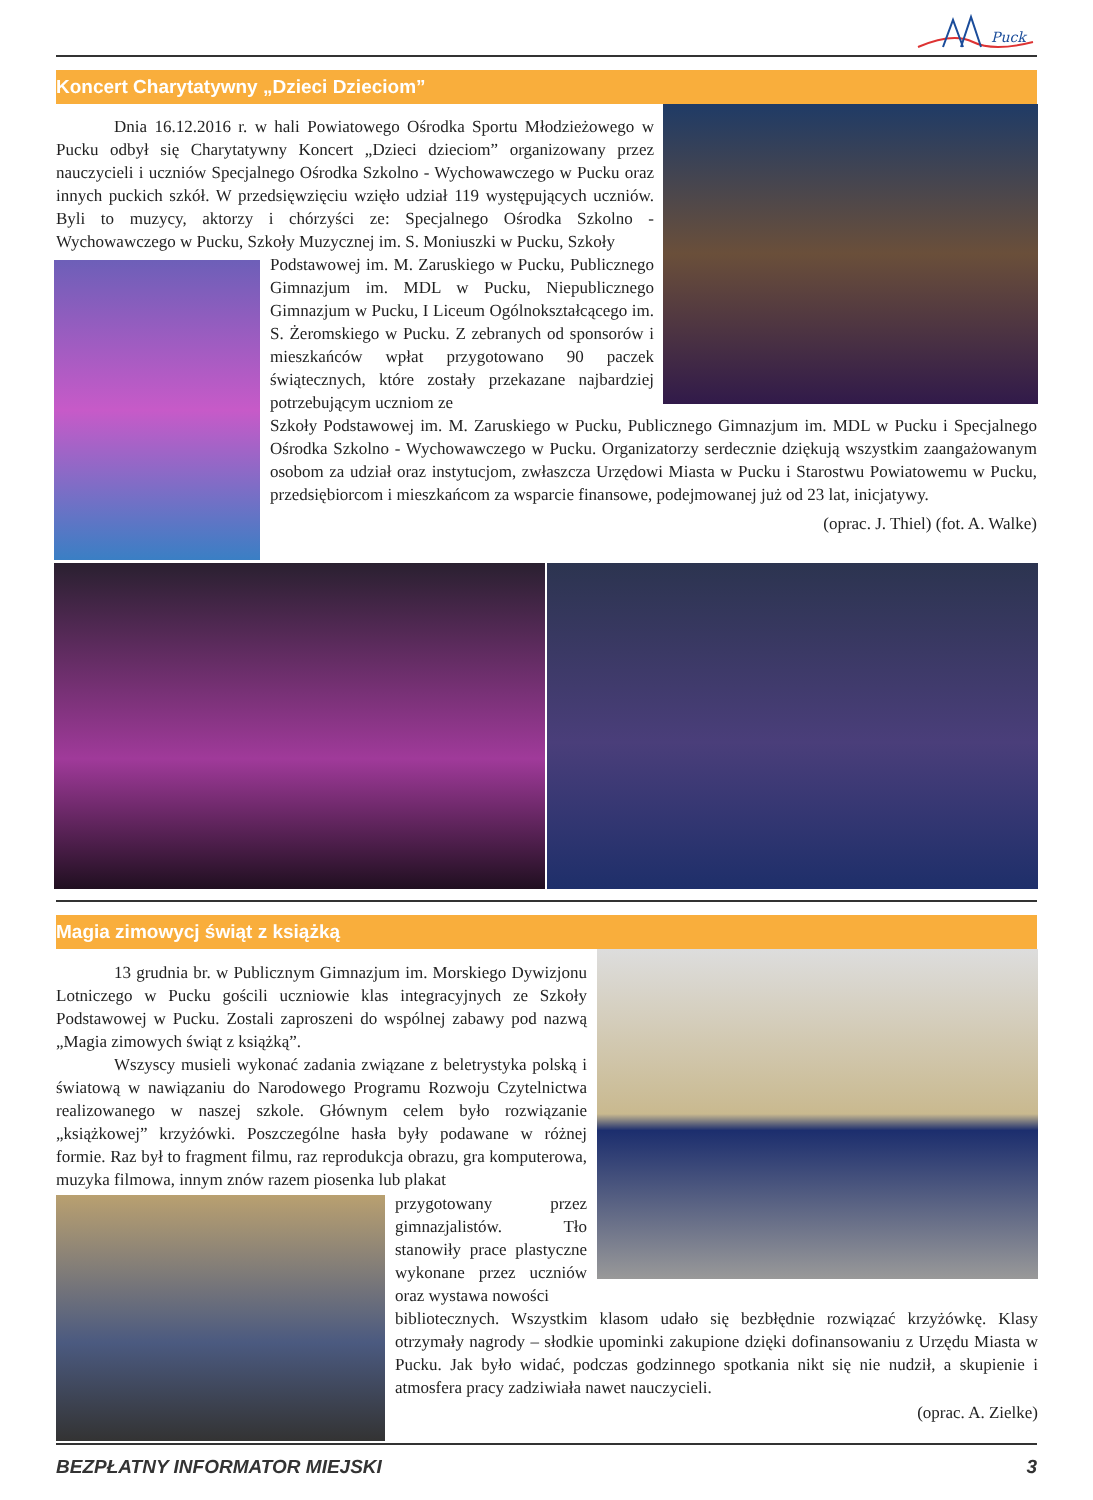Puck
Koncert Charytatywny „Dzieci Dzieciom”
Dnia 16.12.2016 r. w hali Powiatowego Ośrodka Sportu Młodzieżowego w Pucku odbył się Charytatywny Koncert „Dzieci dzieciom” organizowany przez nauczycieli i uczniów Specjalnego Ośrodka Szkolno - Wychowawczego w Pucku oraz innych puckich szkół. W przedsięwzięciu wzięło udział 119 występujących uczniów. Byli to muzycy, aktorzy i chórzyści ze: Specjalnego Ośrodka Szkolno - Wychowawczego w Pucku, Szkoły Muzycznej im. S. Moniuszki w Pucku, Szkoły
Podstawowej im. M. Zaruskiego w Pucku, Publicznego Gimnazjum im. MDL w Pucku, Niepublicznego Gimnazjum w Pucku, I Liceum Ogólnokształcącego im. S. Żeromskiego w Pucku. Z zebranych od sponsorów i mieszkańców wpłat przygotowano 90 paczek świątecznych, które zostały przekazane najbardziej potrzebującym uczniom ze
Szkoły Podstawowej im. M. Zaruskiego w Pucku, Publicznego Gimnazjum im. MDL w Pucku i Specjalnego Ośrodka Szkolno - Wychowawczego w Pucku. Organizatorzy serdecznie dziękują wszystkim zaangażowanym osobom za udział oraz instytucjom, zwłaszcza Urzędowi Miasta w Pucku i Starostwu Powiatowemu w Pucku, przedsiębiorcom i mieszkańcom za wsparcie finansowe, podejmowanej już od 23 lat, inicjatywy.
(oprac. J. Thiel) (fot. A. Walke)
Magia zimowycj świąt z książką
13 grudnia br. w Publicznym Gimnazjum im. Morskiego Dywizjonu Lotniczego w Pucku gościli uczniowie klas integracyjnych ze Szkoły Podstawowej w Pucku. Zostali zaproszeni do wspólnej zabawy pod nazwą „Magia zimowych świąt z książką”.
Wszyscy musieli wykonać zadania związane z beletrystyka polską i światową w nawiązaniu do Narodowego Programu Rozwoju Czytelnictwa realizowanego w naszej szkole. Głównym celem było rozwiązanie „książkowej” krzyżówki. Poszczególne hasła były podawane w różnej formie. Raz był to fragment filmu, raz reprodukcja obrazu, gra komputerowa, muzyka filmowa, innym znów razem piosenka lub plakat
przygotowany przez gimnazjalistów. Tło stanowiły prace plastyczne wykonane przez uczniów oraz wystawa nowości
bibliotecznych. Wszystkim klasom udało się bezbłędnie rozwiązać krzyżówkę. Klasy otrzymały nagrody – słodkie upominki zakupione dzięki dofinansowaniu z Urzędu Miasta w Pucku. Jak było widać, podczas godzinnego spotkania nikt się nie nudził, a skupienie i atmosfera pracy zadziwiała nawet nauczycieli.
(oprac. A. Zielke)
BEZPŁATNY INFORMATOR MIEJSKI 3